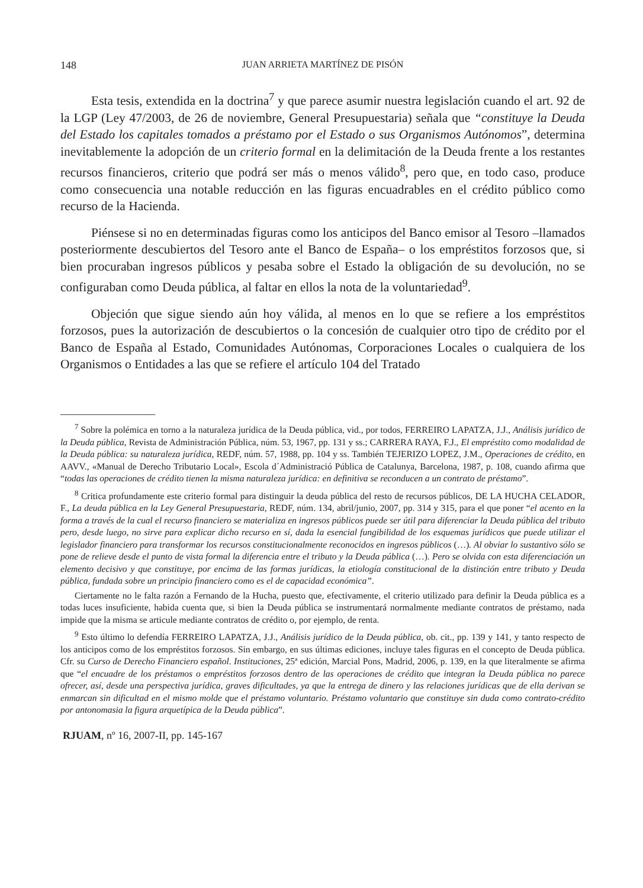148 JUAN ARRIETA MARTÍNEZ DE PISÓN
Esta tesis, extendida en la doctrina<sup>7</sup> y que parece asumir nuestra legislación cuando el art. 92 de la LGP (Ley 47/2003, de 26 de noviembre, General Presupuestaria) señala que “constituye la Deuda del Estado los capitales tomados a préstamo por el Estado o sus Organismos Autónomos”, determina inevitablemente la adopción de un criterio formal en la delimitación de la Deuda frente a los restantes recursos financieros, criterio que podrá ser más o menos válido<sup>8</sup>, pero que, en todo caso, produce como consecuencia una notable reducción en las figuras encuadrables en el crédito público como recurso de la Hacienda.
Piénsese si no en determinadas figuras como los anticipos del Banco emisor al Tesoro –llamados posteriormente descubiertos del Tesoro ante el Banco de España– o los empréstitos forzosos que, si bien procuraban ingresos públicos y pesaba sobre el Estado la obligación de su devolución, no se configuraban como Deuda pública, al faltar en ellos la nota de la voluntariedad<sup>9</sup>.
Objeción que sigue siendo aún hoy válida, al menos en lo que se refiere a los empréstitos forzosos, pues la autorización de descubiertos o la concesión de cualquier otro tipo de crédito por el Banco de España al Estado, Comunidades Autónomas, Corporaciones Locales o cualquiera de los Organismos o Entidades a las que se refiere el artículo 104 del Tratado
<sup>7</sup> Sobre la polémica en torno a la naturaleza jurídica de la Deuda pública, vid., por todos, FERREIRO LAPATZA, J.J., Análisis jurídico de la Deuda pública, Revista de Administración Pública, núm. 53, 1967, pp. 131 y ss.; CARRERA RAYA, F.J., El empréstito como modalidad de la Deuda pública: su naturaleza jurídica, REDF, núm. 57, 1988, pp. 104 y ss. También TEJERIZO LOPEZ, J.M., Operaciones de crédito, en AAVV., «Manual de Derecho Tributario Local», Escola d´Administració Pública de Catalunya, Barcelona, 1987, p. 108, cuando afirma que “todas las operaciones de crédito tienen la misma naturaleza jurídica: en definitiva se reconducen a un contrato de préstamo”.
<sup>8</sup> Critica profundamente este criterio formal para distinguir la deuda pública del resto de recursos públicos, DE LA HUCHA CELADOR, F., La deuda pública en la Ley General Presupuestaria, REDF, núm. 134, abril/junio, 2007, pp. 314 y 315, para el que poner “el acento en la forma a través de la cual el recurso financiero se materializa en ingresos públicos puede ser útil para diferenciar la Deuda pública del tributo pero, desde luego, no sirve para explicar dicho recurso en sí, dada la esencial fungibilidad de los esquemas jurídicos que puede utilizar el legislador financiero para transformar los recursos constitucionalmente reconocidos en ingresos públicos (…). Al obviar lo sustantivo sólo se pone de relieve desde el punto de vista formal la diferencia entre el tributo y la Deuda pública (…). Pero se olvida con esta diferenciación un elemento decisivo y que constituye, por encima de las formas jurídicas, la etiología constitucional de la distinción entre tributo y Deuda pública, fundada sobre un principio financiero como es el de capacidad económica”.
Ciertamente no le falta razón a Fernando de la Hucha, puesto que, efectivamente, el criterio utilizado para definir la Deuda pública es a todas luces insuficiente, habida cuenta que, si bien la Deuda pública se instrumentará normalmente mediante contratos de préstamo, nada impide que la misma se articule mediante contratos de crédito o, por ejemplo, de renta.
<sup>9</sup> Esto último lo defendía FERREIRO LAPATZA, J.J., Análisis jurídico de la Deuda pública, ob. cit., pp. 139 y 141, y tanto respecto de los anticipos como de los empréstitos forzosos. Sin embargo, en sus últimas ediciones, incluye tales figuras en el concepto de Deuda pública. Cfr. su Curso de Derecho Financiero español. Instituciones, 25ª edición, Marcial Pons, Madrid, 2006, p. 139, en la que literalmente se afirma que “el encuadre de los préstamos o empréstitos forzosos dentro de las operaciones de crédito que integran la Deuda pública no parece ofrecer, así, desde una perspectiva jurídica, graves dificultades, ya que la entrega de dinero y las relaciones jurídicas que de ella derivan se enmarcan sin dificultad en el mismo molde que el préstamo voluntario. Préstamo voluntario que constituye sin duda como contrato-crédito por antonomasia la figura arquetípica de la Deuda pública”.
RJUAM, nº 16, 2007-II, pp. 145-167